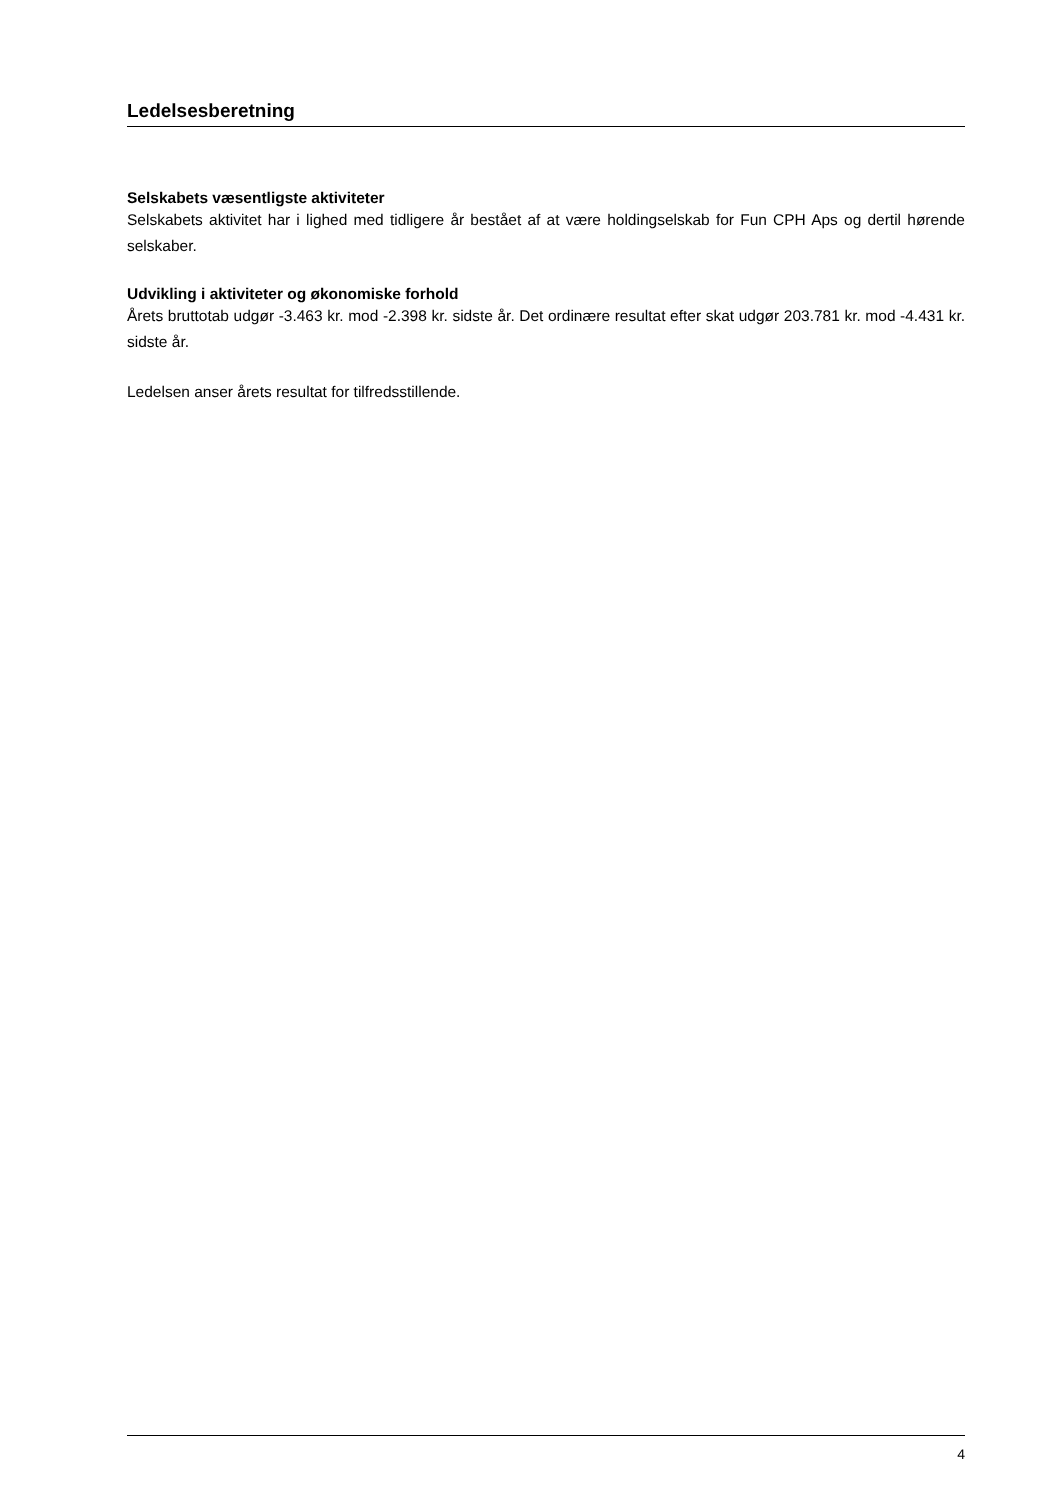Ledelsesberetning
Selskabets væsentligste aktiviteter
Selskabets aktivitet har i lighed med tidligere år bestået af at være holdingselskab for Fun CPH Aps og dertil hørende selskaber.
Udvikling i aktiviteter og økonomiske forhold
Årets bruttotab udgør -3.463 kr. mod -2.398 kr. sidste år. Det ordinære resultat efter skat udgør 203.781 kr. mod -4.431 kr. sidste år.
Ledelsen anser årets resultat for tilfredsstillende.
4